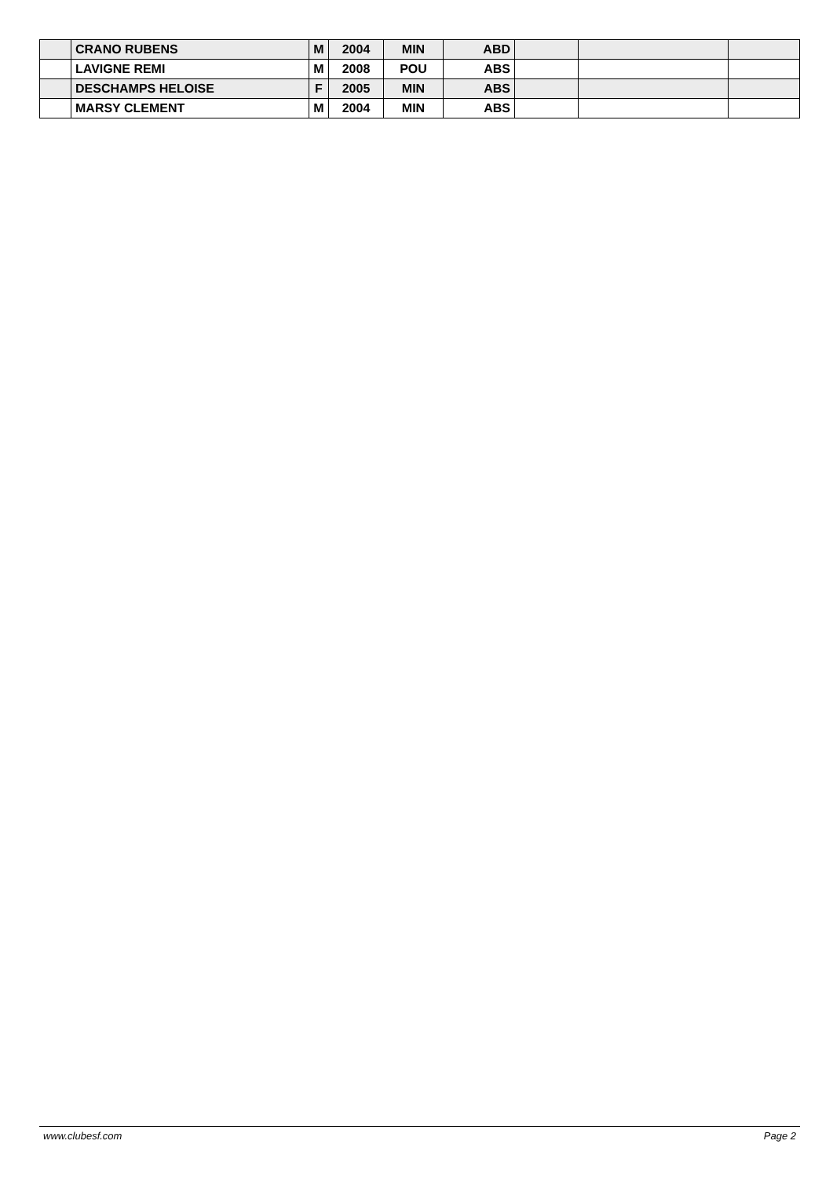| | CRANO RUBENS | M | 2004 | MIN | ABD | | | |
| | LAVIGNE REMI | M | 2008 | POU | ABS | | | |
| | DESCHAMPS HELOISE | F | 2005 | MIN | ABS | | | |
| | MARSY CLEMENT | M | 2004 | MIN | ABS | | | |
www.clubesf.com Page 2